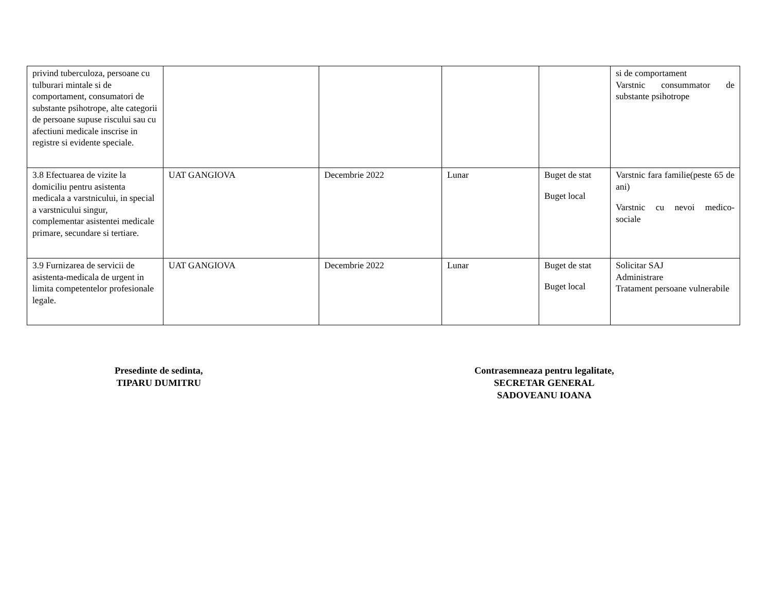| privind tuberculoza, persoane cu tulburari mintale si de comportament, consumatori de substante psihotrope, alte categorii de persoane supuse riscului sau cu afectiuni medicale inscrise in registre si evidente speciale. | | | | | si de comportament Varstnic consummator de substante psihotrope |
| 3.8 Efectuarea de vizite la domiciliu pentru asistenta medicala a varstnicului, in special a varstnicului singur, complementar asistentei medicale primare, secundare si tertiare. | UAT GANGIOVA | Decembrie 2022 | Lunar | Buget de stat Buget local | Varstnic fara familie(peste 65 de ani) Varstnic cu nevoi medico-sociale |
| 3.9 Furnizarea de servicii de asistenta-medicala de urgent in limita competentelor profesionale legale. | UAT GANGIOVA | Decembrie 2022 | Lunar | Buget de stat Buget local | Solicitar SAJ Administrare Tratament persoane vulnerabile |
Presedinte de sedinta,
TIPARU DUMITRU
Contrasemneaza pentru legalitate,
SECRETAR GENERAL
SADOVEANU IOANA